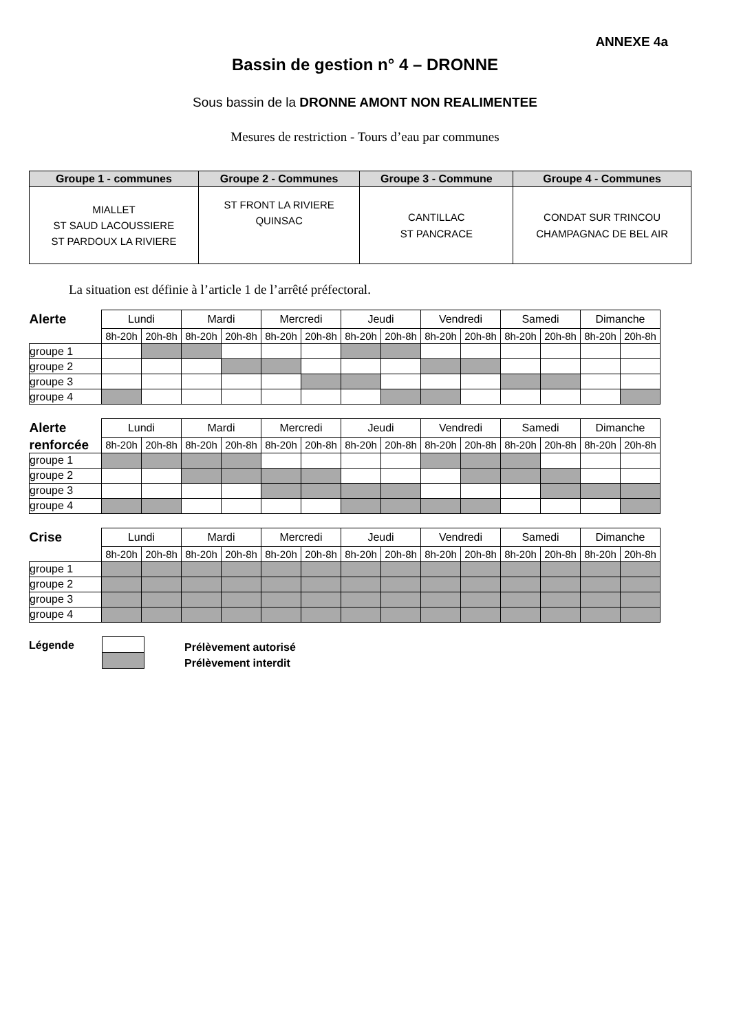ANNEXE 4a
Bassin de gestion n° 4 – DRONNE
Sous bassin de la DRONNE AMONT NON REALIMENTEE
Mesures de restriction - Tours d’eau par communes
| Groupe 1 - communes | Groupe 2 - Communes | Groupe 3 - Commune | Groupe 4 - Communes |
| --- | --- | --- | --- |
| MIALLET ST SAUD LACOUSSIERE ST PARDOUX LA RIVIERE | ST FRONT LA RIVIERE QUINSAC | CANTILLAC ST PANCRACE | CONDAT SUR TRINCOU CHAMPAGNAC DE BEL AIR |
La situation est définie à l’article 1 de l’arrêté préfectoral.
| Alerte | Lundi | | Mardi | | Mercredi | | Jeudi | | Vendredi | | Samedi | | Dimanche | |
| | 8h-20h | 20h-8h | 8h-20h | 20h-8h | 8h-20h | 20h-8h | 8h-20h | 20h-8h | 8h-20h | 20h-8h | 8h-20h | 20h-8h | 8h-20h | 20h-8h |
| groupe 1 | | | | | | | | | | | | | | |
| groupe 2 | | | | | | | | | | | | | | |
| groupe 3 | | | | | | | | | | | | | | |
| groupe 4 | | | | | | | | | | | | | | |
| Alerte | Lundi | | Mardi | | Mercredi | | Jeudi | | Vendredi | | Samedi | | Dimanche | |
| renforcée | 8h-20h | 20h-8h | 8h-20h | 20h-8h | 8h-20h | 20h-8h | 8h-20h | 20h-8h | 8h-20h | 20h-8h | 8h-20h | 20h-8h | 8h-20h | 20h-8h |
| groupe 1 | | | | | | | | | | | | | | |
| groupe 2 | | | | | | | | | | | | | | |
| groupe 3 | | | | | | | | | | | | | | |
| groupe 4 | | | | | | | | | | | | | | |
| Crise | Lundi | | Mardi | | Mercredi | | Jeudi | | Vendredi | | Samedi | | Dimanche | |
| | 8h-20h | 20h-8h | 8h-20h | 20h-8h | 8h-20h | 20h-8h | 8h-20h | 20h-8h | 8h-20h | 20h-8h | 8h-20h | 20h-8h | 8h-20h | 20h-8h |
| groupe 1 | | | | | | | | | | | | | | |
| groupe 2 | | | | | | | | | | | | | | |
| groupe 3 | | | | | | | | | | | | | | |
| groupe 4 | | | | | | | | | | | | | | |
Légende
Prélèvement autorisé
Prélèvement interdit